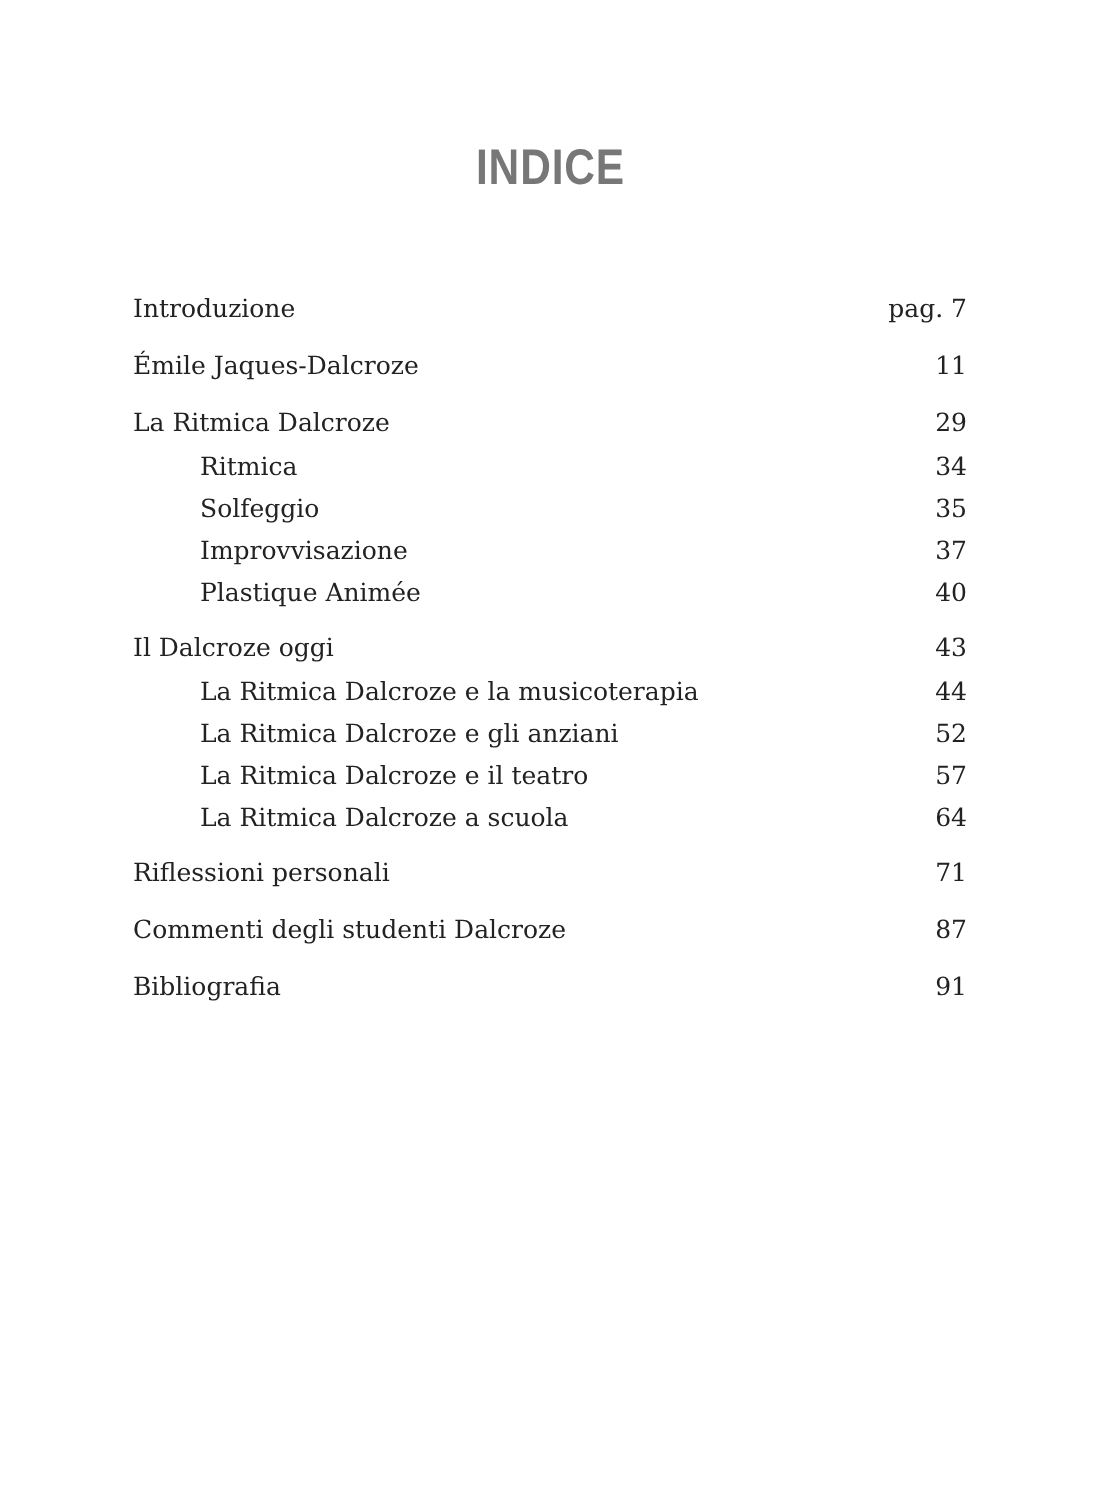INDICE
Introduzione pag. 7
Émile Jaques-Dalcroze 11
La Ritmica Dalcroze 29
Ritmica 34
Solfeggio 35
Improvvisazione 37
Plastique Animée 40
Il Dalcroze oggi 43
La Ritmica Dalcroze e la musicoterapia 44
La Ritmica Dalcroze e gli anziani 52
La Ritmica Dalcroze e il teatro 57
La Ritmica Dalcroze a scuola 64
Riflessioni personali 71
Commenti degli studenti Dalcroze 87
Bibliografia 91